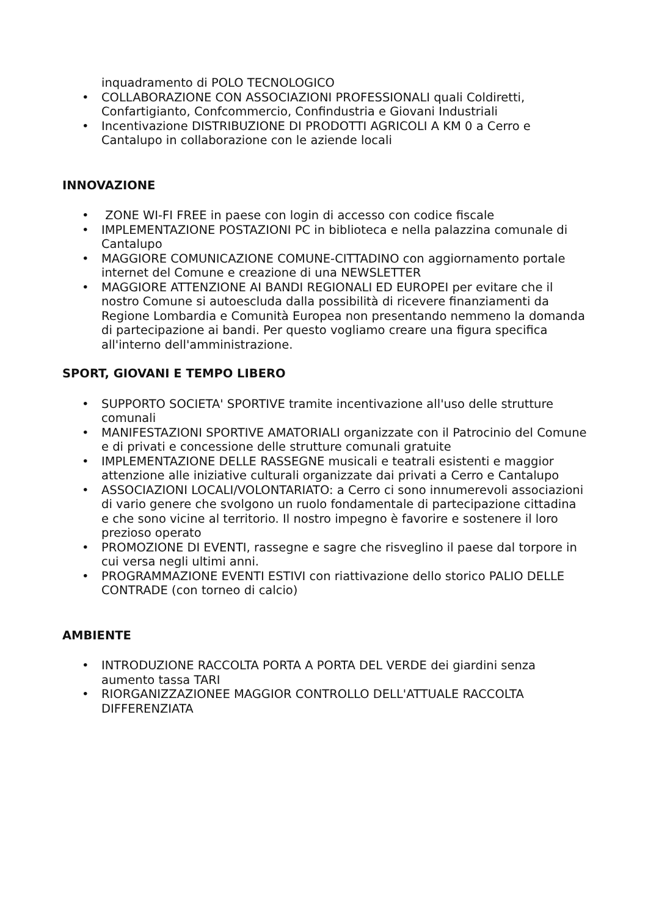inquadramento di POLO TECNOLOGICO
• COLLABORAZIONE CON ASSOCIAZIONI PROFESSIONALI quali Coldiretti, Confartigianto, Confcommercio, Confindustria e Giovani Industriali
• Incentivazione DISTRIBUZIONE DI PRODOTTI AGRICOLI A KM 0 a Cerro e Cantalupo in collaborazione con le aziende locali
INNOVAZIONE
• ZONE WI-FI FREE in paese con login di accesso con codice fiscale
• IMPLEMENTAZIONE POSTAZIONI PC in biblioteca e nella palazzina comunale di Cantalupo
• MAGGIORE COMUNICAZIONE COMUNE-CITTADINO con aggiornamento portale internet del Comune e creazione di una NEWSLETTER
• MAGGIORE ATTENZIONE AI BANDI REGIONALI ED EUROPEI per evitare che il nostro Comune si autoescluda dalla possibilità di ricevere finanziamenti da Regione Lombardia e Comunità Europea non presentando nemmeno la domanda di partecipazione ai bandi. Per questo vogliamo creare una figura specifica all'interno dell'amministrazione.
SPORT, GIOVANI E TEMPO LIBERO
• SUPPORTO SOCIETA' SPORTIVE tramite incentivazione all'uso delle strutture comunali
• MANIFESTAZIONI SPORTIVE AMATORIALI organizzate con il Patrocinio del Comune e di privati e concessione delle strutture comunali gratuite
• IMPLEMENTAZIONE DELLE RASSEGNE musicali e teatrali esistenti e maggior attenzione alle iniziative culturali organizzate dai privati a Cerro e Cantalupo
• ASSOCIAZIONI LOCALI/VOLONTARIATO: a Cerro ci sono innumerevoli associazioni di vario genere che svolgono un ruolo fondamentale di partecipazione cittadina e che sono vicine al territorio. Il nostro impegno è favorire e sostenere il loro prezioso operato
• PROMOZIONE DI EVENTI, rassegne e sagre che risveglino il paese dal torpore in cui versa negli ultimi anni.
• PROGRAMMAZIONE EVENTI ESTIVI con riattivazione dello storico PALIO DELLE CONTRADE (con torneo di calcio)
AMBIENTE
• INTRODUZIONE RACCOLTA PORTA A PORTA DEL VERDE dei giardini senza aumento tassa TARI
• RIORGANIZZAZIONEE MAGGIOR CONTROLLO DELL'ATTUALE RACCOLTA DIFFERENZIATA